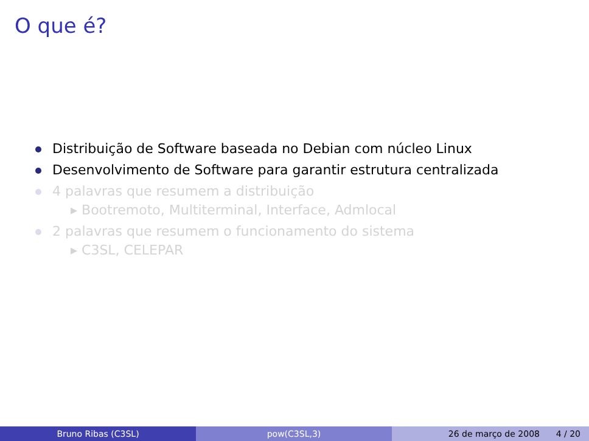O que é?
Distribuição de Software baseada no Debian com núcleo Linux
Desenvolvimento de Software para garantir estrutura centralizada
4 palavras que resumem a distribuição
▸ Bootremoto, Multiterminal, Interface, Admlocal
2 palavras que resumem o funcionamento do sistema
▸ C3SL, CELEPAR
Bruno Ribas (C3SL) pow(C3SL,3) 26 de março de 2008 4 / 20